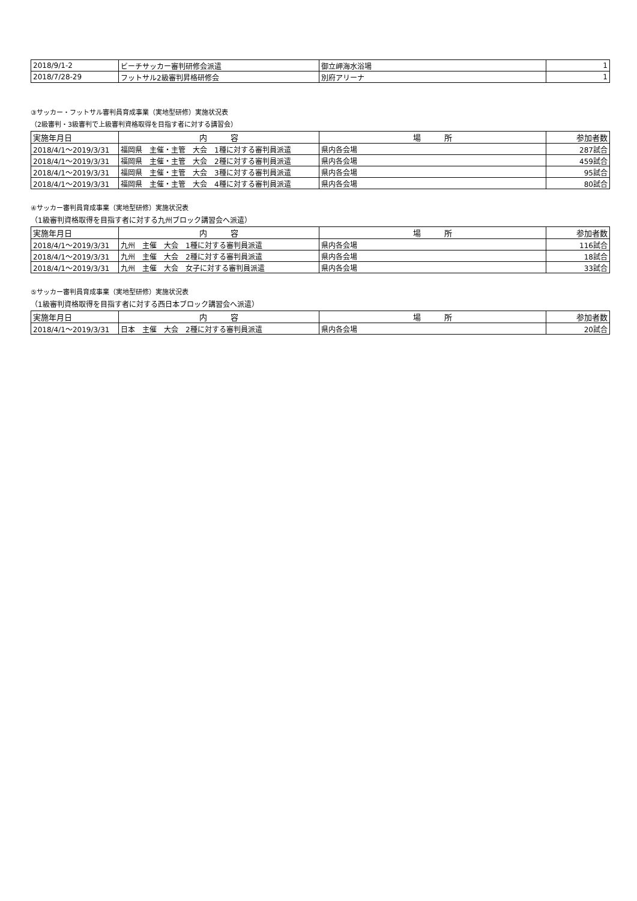| 2018/9/1-2 | ビーチサッカー審判研修会派遣 | 御立岬海水浴場 | 1 |
| 2018/7/28-29 | フットサル2級審判昇格研修会 | 別府アリーナ | 1 |
③サッカー・フットサル審判員育成事業（実地型研修）実施状況表
（2級審判・3級審判で上級審判資格取得を目指す者に対する講習会）
| 実施年月日 | 内 容 | 場 所 | 参加者数 |
| --- | --- | --- | --- |
| 2018/4/1～2019/3/31 | 福岡県 主催・主管 大会 1種に対する審判員派遣 | 県内各会場 | 287試合 |
| 2018/4/1～2019/3/31 | 福岡県 主催・主管 大会 2種に対する審判員派遣 | 県内各会場 | 459試合 |
| 2018/4/1～2019/3/31 | 福岡県 主催・主管 大会 3種に対する審判員派遣 | 県内各会場 | 95試合 |
| 2018/4/1～2019/3/31 | 福岡県 主催・主管 大会 4種に対する審判員派遣 | 県内各会場 | 80試合 |
④サッカー審判員育成事業（実地型研修）実施状況表
（1級審判資格取得を目指す者に対する九州ブロック講習会へ派遣）
| 実施年月日 | 内 容 | 場 所 | 参加者数 |
| --- | --- | --- | --- |
| 2018/4/1～2019/3/31 | 九州 主催 大会 1種に対する審判員派遣 | 県内各会場 | 116試合 |
| 2018/4/1～2019/3/31 | 九州 主催 大会 2種に対する審判員派遣 | 県内各会場 | 18試合 |
| 2018/4/1～2019/3/31 | 九州 主催 大会 女子に対する審判員派遣 | 県内各会場 | 33試合 |
⑤サッカー審判員育成事業（実地型研修）実施状況表
（1級審判資格取得を目指す者に対する西日本ブロック講習会へ派遣）
| 実施年月日 | 内 容 | 場 所 | 参加者数 |
| --- | --- | --- | --- |
| 2018/4/1～2019/3/31 | 日本 主催 大会 2種に対する審判員派遣 | 県内各会場 | 20試合 |